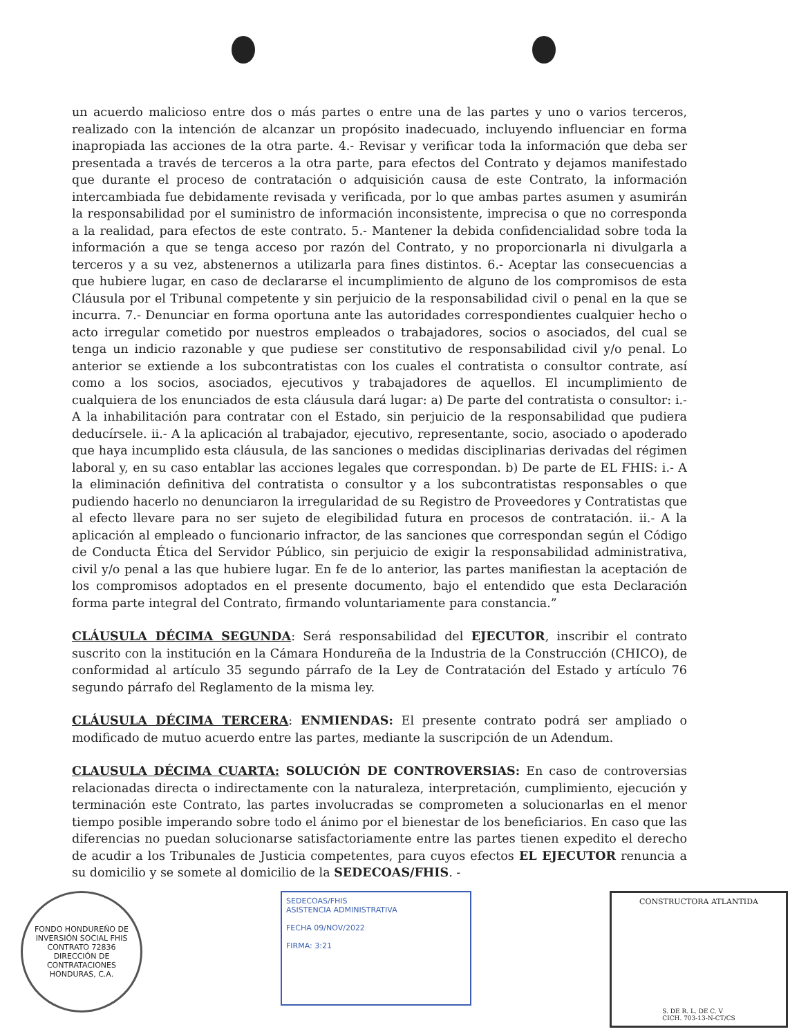un acuerdo malicioso entre dos o más partes o entre una de las partes y uno o varios terceros, realizado con la intención de alcanzar un propósito inadecuado, incluyendo influenciar en forma inapropiada las acciones de la otra parte. 4.- Revisar y verificar toda la información que deba ser presentada a través de terceros a la otra parte, para efectos del Contrato y dejamos manifestado que durante el proceso de contratación o adquisición causa de este Contrato, la información intercambiada fue debidamente revisada y verificada, por lo que ambas partes asumen y asumirán la responsabilidad por el suministro de información inconsistente, imprecisa o que no corresponda a la realidad, para efectos de este contrato. 5.- Mantener la debida confidencialidad sobre toda la información a que se tenga acceso por razón del Contrato, y no proporcionarla ni divulgarla a terceros y a su vez, abstenernos a utilizarla para fines distintos. 6.- Aceptar las consecuencias a que hubiere lugar, en caso de declararse el incumplimiento de alguno de los compromisos de esta Cláusula por el Tribunal competente y sin perjuicio de la responsabilidad civil o penal en la que se incurra. 7.- Denunciar en forma oportuna ante las autoridades correspondientes cualquier hecho o acto irregular cometido por nuestros empleados o trabajadores, socios o asociados, del cual se tenga un indicio razonable y que pudiese ser constitutivo de responsabilidad civil y/o penal. Lo anterior se extiende a los subcontratistas con los cuales el contratista o consultor contrate, así como a los socios, asociados, ejecutivos y trabajadores de aquellos. El incumplimiento de cualquiera de los enunciados de esta cláusula dará lugar: a) De parte del contratista o consultor: i.- A la inhabilitación para contratar con el Estado, sin perjuicio de la responsabilidad que pudiera deducírsele. ii.- A la aplicación al trabajador, ejecutivo, representante, socio, asociado o apoderado que haya incumplido esta cláusula, de las sanciones o medidas disciplinarias derivadas del régimen laboral y, en su caso entablar las acciones legales que correspondan. b) De parte de EL FHIS: i.- A la eliminación definitiva del contratista o consultor y a los subcontratistas responsables o que pudiendo hacerlo no denunciaron la irregularidad de su Registro de Proveedores y Contratistas que al efecto llevare para no ser sujeto de elegibilidad futura en procesos de contratación. ii.- A la aplicación al empleado o funcionario infractor, de las sanciones que correspondan según el Código de Conducta Ética del Servidor Público, sin perjuicio de exigir la responsabilidad administrativa, civil y/o penal a las que hubiere lugar. En fe de lo anterior, las partes manifiestan la aceptación de los compromisos adoptados en el presente documento, bajo el entendido que esta Declaración forma parte integral del Contrato, firmando voluntariamente para constancia.”
CLÁUSULA DÉCIMA SEGUNDA: Será responsabilidad del EJECUTOR, inscribir el contrato suscrito con la institución en la Cámara Hondureña de la Industria de la Construcción (CHICO), de conformidad al artículo 35 segundo párrafo de la Ley de Contratación del Estado y artículo 76 segundo párrafo del Reglamento de la misma ley.
CLÁUSULA DÉCIMA TERCERA: ENMIENDAS: El presente contrato podrá ser ampliado o modificado de mutuo acuerdo entre las partes, mediante la suscripción de un Adendum.
CLAUSULA DÉCIMA CUARTA: SOLUCIÓN DE CONTROVERSIAS: En caso de controversias relacionadas directa o indirectamente con la naturaleza, interpretación, cumplimiento, ejecución y terminación este Contrato, las partes involucradas se comprometen a solucionarlas en el menor tiempo posible imperando sobre todo el ánimo por el bienestar de los beneficiarios. En caso que las diferencias no puedan solucionarse satisfactoriamente entre las partes tienen expedito el derecho de acudir a los Tribunales de Justicia competentes, para cuyos efectos EL EJECUTOR renuncia a su domicilio y se somete al domicilio de la SEDECOAS/FHIS. -
FONDO HONDUREÑO DE INVERSIÓN SOCIAL FHIS
CONTRATO 72836
DIRECCIÓN DE CONTRATACIONES
HONDURAS, C.A.
SEDECOAS/FHIS
ASISTENCIA ADMINISTRATIVA
FECHA 09/NOV/2022
FIRMA: 3:21
CONSTRUCTORA ATLANTIDA
S. DE R. L. DE C. V
CICH. 703-13-N-CT/CS